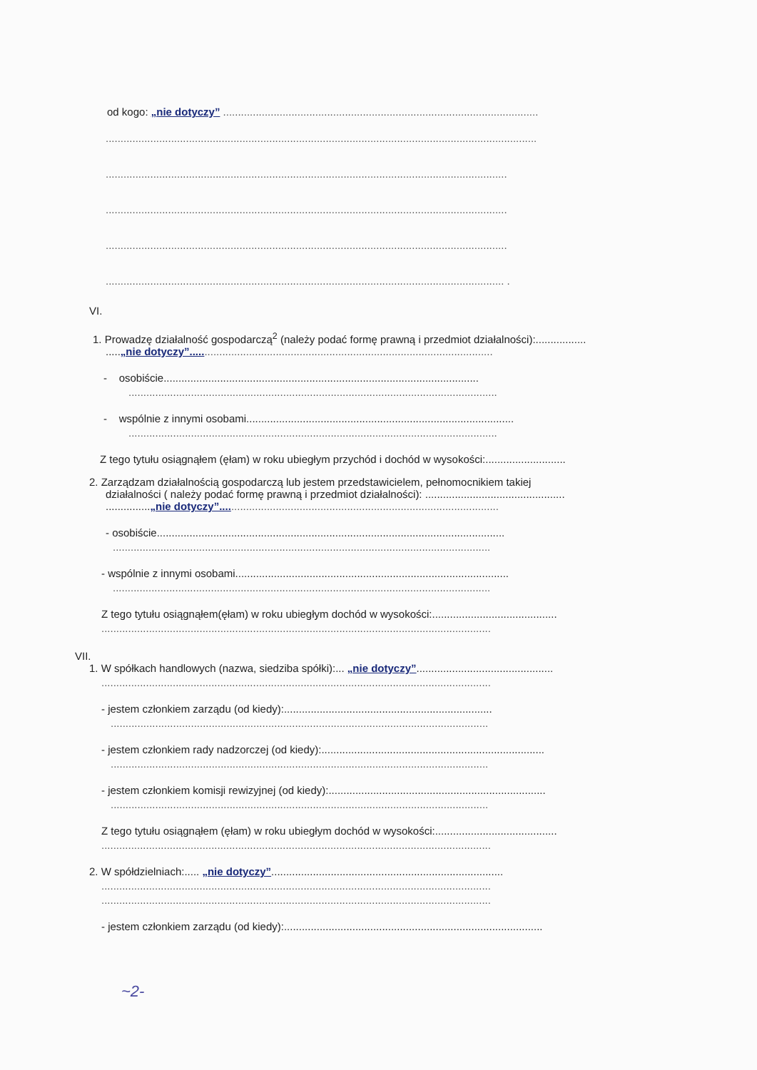od kogo: „nie dotyczy” ..........................................................................................................
.................................................................................................................................................
.......................................................................................................................................
.......................................................................................................................................
.......................................................................................................................................
...................................................................................................................................... .
VI.
1. Prowadzę działalność gospodarczą<sup>2</sup> (należy podać formę prawną i przedmiot działalności):.................
.....„nie dotyczy”......................................................................................................
- osobiście..........................................................................................................
............................................................................................................................
- wspólnie z innymi osobami..........................................................................................
............................................................................................................................
Z tego tytułu osiągnąłem (ęłam) w roku ubiegłym przychód i dochód w wysokości:...........................
2. Zarządzam działalnością gospodarczą lub jestem przedstawicielem, pełnomocnikiem takiej
działalności ( należy podać formę prawną i przedmiot działalności): ...............................................
...............„nie dotyczy”..............................................................................................
- osobiście.....................................................................................................................
...............................................................................................................................
- wspólnie z innymi osobami............................................................................................
...............................................................................................................................
Z tego tytułu osiągnąłem(ęłam) w roku ubiegłym dochód w wysokości:..........................................
...................................................................................................................................
VII.
1. W spółkach handlowych (nazwa, siedziba spółki):... „nie dotyczy”..............................................
...................................................................................................................................
- jestem członkiem zarządu (od kiedy):......................................................................
...............................................................................................................................
- jestem członkiem rady nadzorczej (od kiedy):...........................................................................
...............................................................................................................................
- jestem członkiem komisji rewizyjnej (od kiedy):.........................................................................
...............................................................................................................................
Z tego tytułu osiągnąłem (ęłam) w roku ubiegłym dochód w wysokości:.........................................
...................................................................................................................................
2. W spółdzielniach:..... „nie dotyczy”..............................................................................
...................................................................................................................................
...................................................................................................................................
- jestem członkiem zarządu (od kiedy):.......................................................................................
~2-